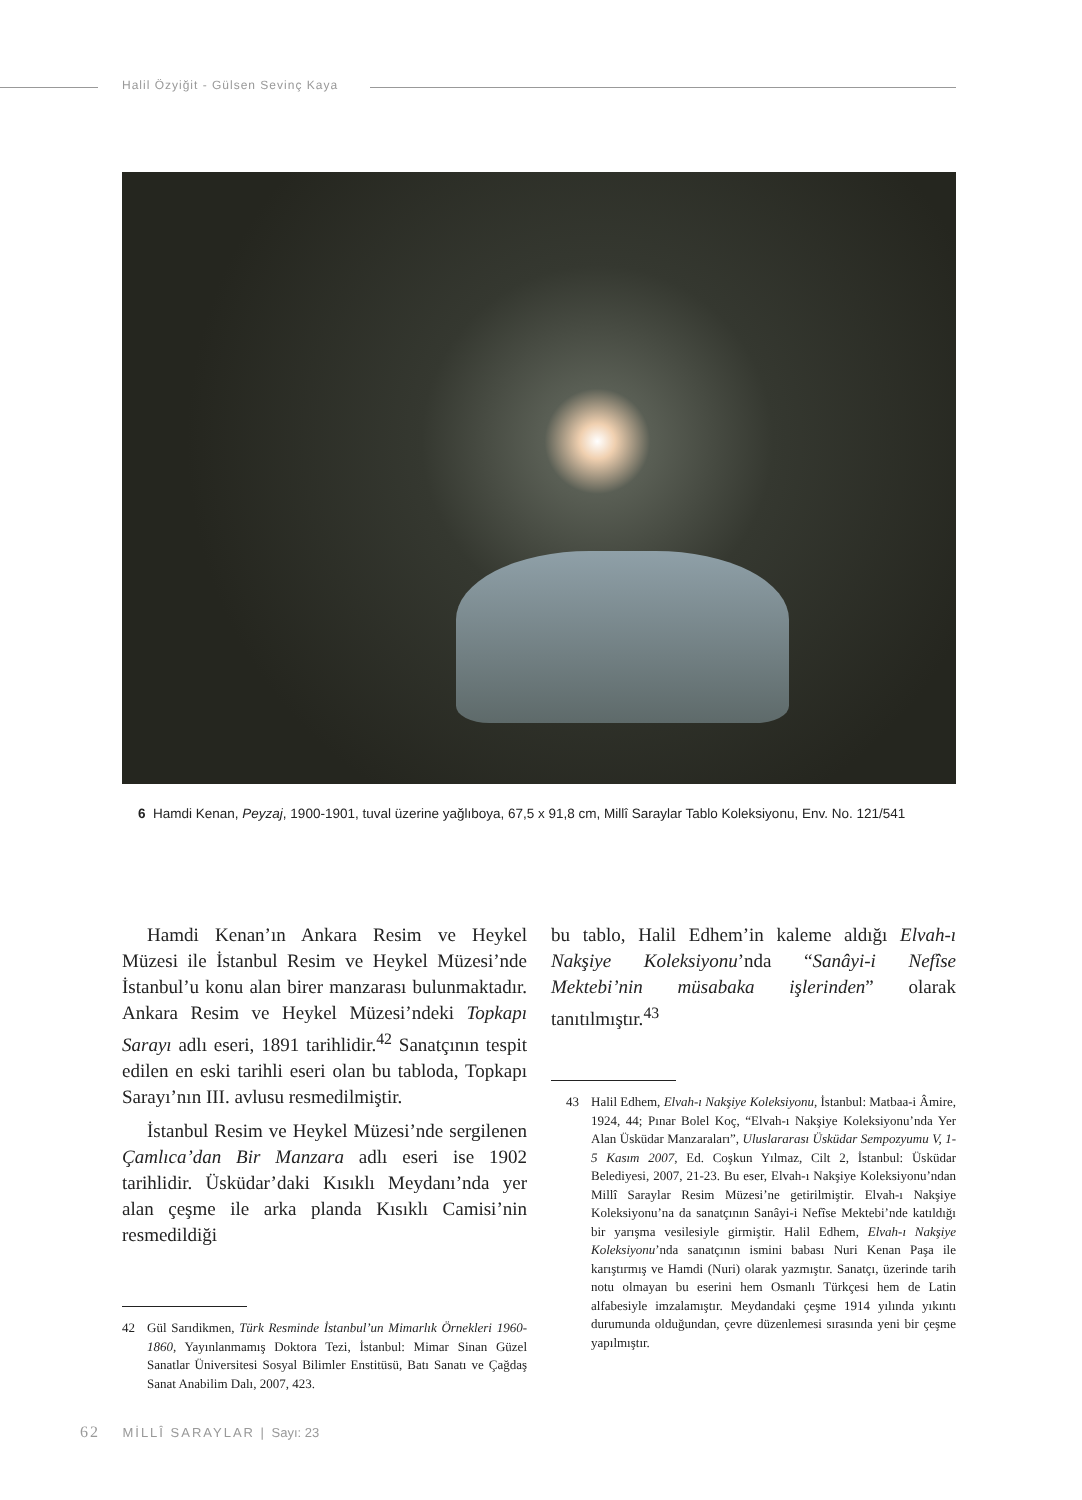Halil Özyiğit - Gülsen Sevinç Kaya
6 Hamdi Kenan, Peyzaj, 1900-1901, tuval üzerine yağlıboya, 67,5 x 91,8 cm, Millî Saraylar Tablo Koleksiyonu, Env. No. 121/541
Hamdi Kenan’ın Ankara Resim ve Heykel Müzesi ile İstanbul Resim ve Heykel Müzesi’nde İstanbul’u konu alan birer manzarası bulunmaktadır. Ankara Resim ve Heykel Müzesi’ndeki Topkapı Sarayı adlı eseri, 1891 tarihlidir.<sup>42</sup> Sanatçının tespit edilen en eski tarihli eseri olan bu tabloda, Topkapı Sarayı’nın III. avlusu resmedilmiştir.
İstanbul Resim ve Heykel Müzesi’nde sergilenen Çamlıca’dan Bir Manzara adlı eseri ise 1902 tarihlidir. Üsküdar’daki Kısıklı Meydanı’nda yer alan çeşme ile arka planda Kısıklı Camisi’nin resmedildiği
42 Gül Sarıdikmen, Türk Resminde İstanbul’un Mimarlık Örnekleri 1960-1860, Yayınlanmamış Doktora Tezi, İstanbul: Mimar Sinan Güzel Sanatlar Üniversitesi Sosyal Bilimler Enstitüsü, Batı Sanatı ve Çağdaş Sanat Anabilim Dalı, 2007, 423.
bu tablo, Halil Edhem’in kaleme aldığı Elvah-ı Nakşiye Koleksiyonu’nda “Sanâyi-i Nefîse Mektebi’nin müsabaka işlerinden” olarak tanıtılmıştır.<sup>43</sup>
43 Halil Edhem, Elvah-ı Nakşiye Koleksiyonu, İstanbul: Matbaa-i Âmire, 1924, 44; Pınar Bolel Koç, “Elvah-ı Nakşiye Koleksiyonu’nda Yer Alan Üsküdar Manzaraları”, Uluslararası Üsküdar Sempozyumu V, 1-5 Kasım 2007, Ed. Coşkun Yılmaz, Cilt 2, İstanbul: Üsküdar Belediyesi, 2007, 21-23. Bu eser, Elvah-ı Nakşiye Koleksiyonu’ndan Millî Saraylar Resim Müzesi’ne getirilmiştir. Elvah-ı Nakşiye Koleksiyonu’na da sanatçının Sanâyi-i Nefîse Mektebi’nde katıldığı bir yarışma vesilesiyle girmiştir. Halil Edhem, Elvah-ı Nakşiye Koleksiyonu’nda sanatçının ismini babası Nuri Kenan Paşa ile karıştırmış ve Hamdi (Nuri) olarak yazmıştır. Sanatçı, üzerinde tarih notu olmayan bu eserini hem Osmanlı Türkçesi hem de Latin alfabesiyle imzalamıştır. Meydandaki çeşme 1914 yılında yıkıntı durumunda olduğundan, çevre düzenlemesi sırasında yeni bir çeşme yapılmıştır.
62 MİLLÎ SARAYLAR | Sayı: 23